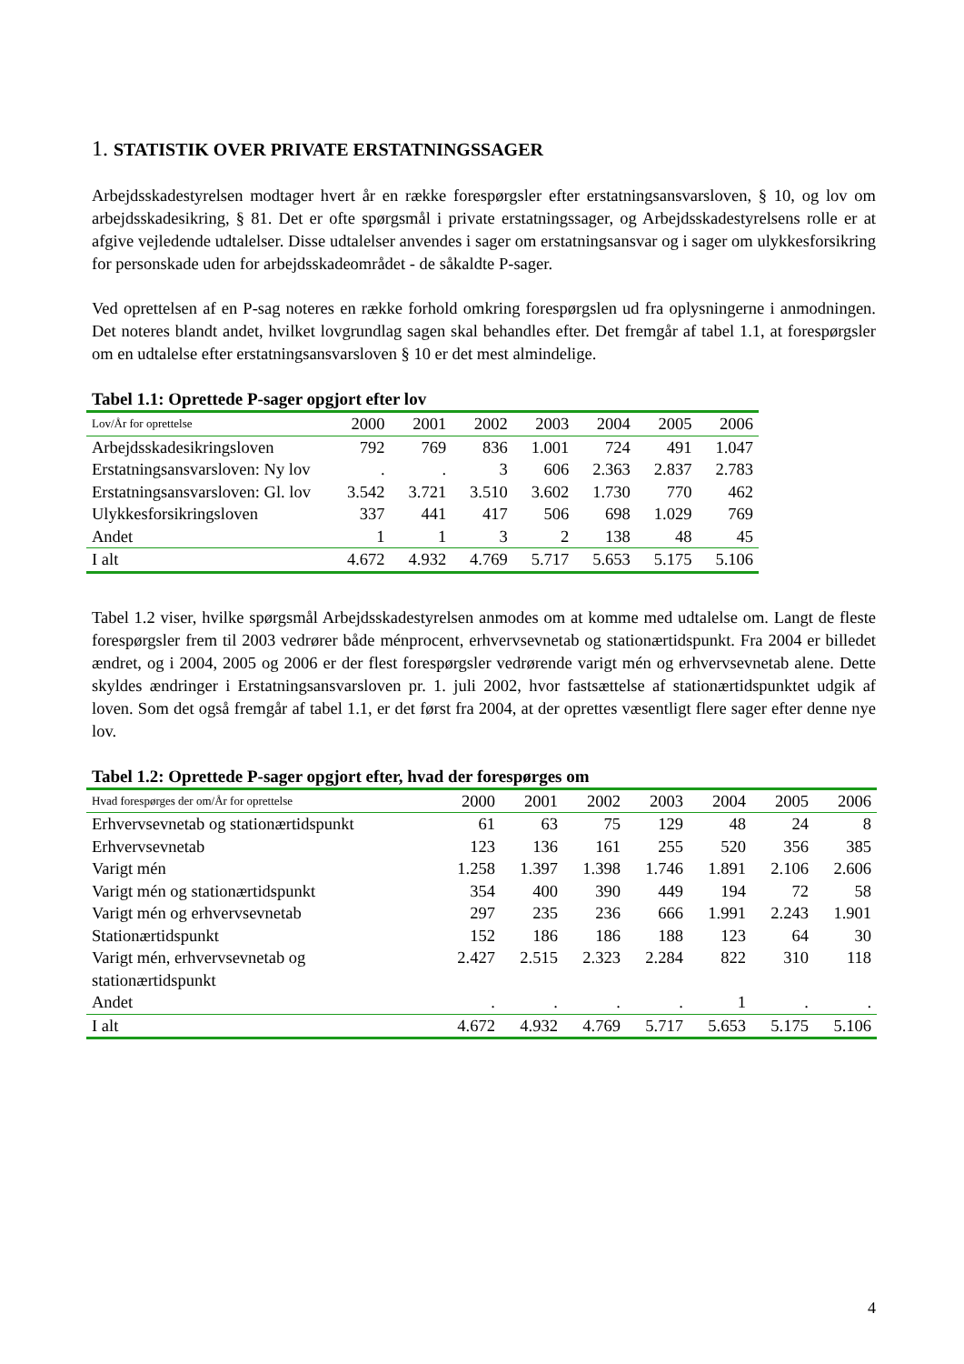1. STATISTIK OVER PRIVATE ERSTATNINGSSAGER
Arbejdsskadestyrelsen modtager hvert år en række forespørgsler efter erstatningsansvarsloven, § 10, og lov om arbejdsskadesikring, § 81. Det er ofte spørgsmål i private erstatningssager, og Arbejdsskadestyrelsens rolle er at afgive vejledende udtalelser. Disse udtalelser anvendes i sager om erstatningsansvar og i sager om ulykkesforsikring for personskade uden for arbejdsskadeområdet - de såkaldte P-sager.
Ved oprettelsen af en P-sag noteres en række forhold omkring forespørgslen ud fra oplysningerne i anmodningen. Det noteres blandt andet, hvilket lovgrundlag sagen skal behandles efter. Det fremgår af tabel 1.1, at forespørgsler om en udtalelse efter erstatningsansvarsloven § 10 er det mest almindelige.
Tabel 1.1: Oprettede P-sager opgjort efter lov
| Lov/År for oprettelse | 2000 | 2001 | 2002 | 2003 | 2004 | 2005 | 2006 |
| --- | --- | --- | --- | --- | --- | --- | --- |
| Arbejdsskadesikringsloven | 792 | 769 | 836 | 1.001 | 724 | 491 | 1.047 |
| Erstatningsansvarsloven: Ny lov | . | . | 3 | 606 | 2.363 | 2.837 | 2.783 |
| Erstatningsansvarsloven: Gl. lov | 3.542 | 3.721 | 3.510 | 3.602 | 1.730 | 770 | 462 |
| Ulykkesforsikringsloven | 337 | 441 | 417 | 506 | 698 | 1.029 | 769 |
| Andet | 1 | 1 | 3 | 2 | 138 | 48 | 45 |
| I alt | 4.672 | 4.932 | 4.769 | 5.717 | 5.653 | 5.175 | 5.106 |
Tabel 1.2 viser, hvilke spørgsmål Arbejdsskadestyrelsen anmodes om at komme med udtalelse om. Langt de fleste forespørgsler frem til 2003 vedrører både ménprocent, erhvervsevnetab og stationærtidspunkt. Fra 2004 er billedet ændret, og i 2004, 2005 og 2006 er der flest forespørgsler vedrørende varigt mén og erhvervsevnetab alene. Dette skyldes ændringer i Erstatningsansvarsloven pr. 1. juli 2002, hvor fastsættelse af stationærtidspunktet udgik af loven. Som det også fremgår af tabel 1.1, er det først fra 2004, at der oprettes væsentligt flere sager efter denne nye lov.
Tabel 1.2: Oprettede P-sager opgjort efter, hvad der forespørges om
| Hvad forespørges der om/År for oprettelse | 2000 | 2001 | 2002 | 2003 | 2004 | 2005 | 2006 |
| --- | --- | --- | --- | --- | --- | --- | --- |
| Erhvervsevnetab og stationærtidspunkt | 61 | 63 | 75 | 129 | 48 | 24 | 8 |
| Erhvervsevnetab | 123 | 136 | 161 | 255 | 520 | 356 | 385 |
| Varigt mén | 1.258 | 1.397 | 1.398 | 1.746 | 1.891 | 2.106 | 2.606 |
| Varigt mén og stationærtidspunkt | 354 | 400 | 390 | 449 | 194 | 72 | 58 |
| Varigt mén og erhvervsevnetab | 297 | 235 | 236 | 666 | 1.991 | 2.243 | 1.901 |
| Stationærtidspunkt | 152 | 186 | 186 | 188 | 123 | 64 | 30 |
| Varigt mén, erhvervsevnetab og stationærtidspunkt | 2.427 | 2.515 | 2.323 | 2.284 | 822 | 310 | 118 |
| Andet | . | . | . | . | 1 | . | . |
| I alt | 4.672 | 4.932 | 4.769 | 5.717 | 5.653 | 5.175 | 5.106 |
4